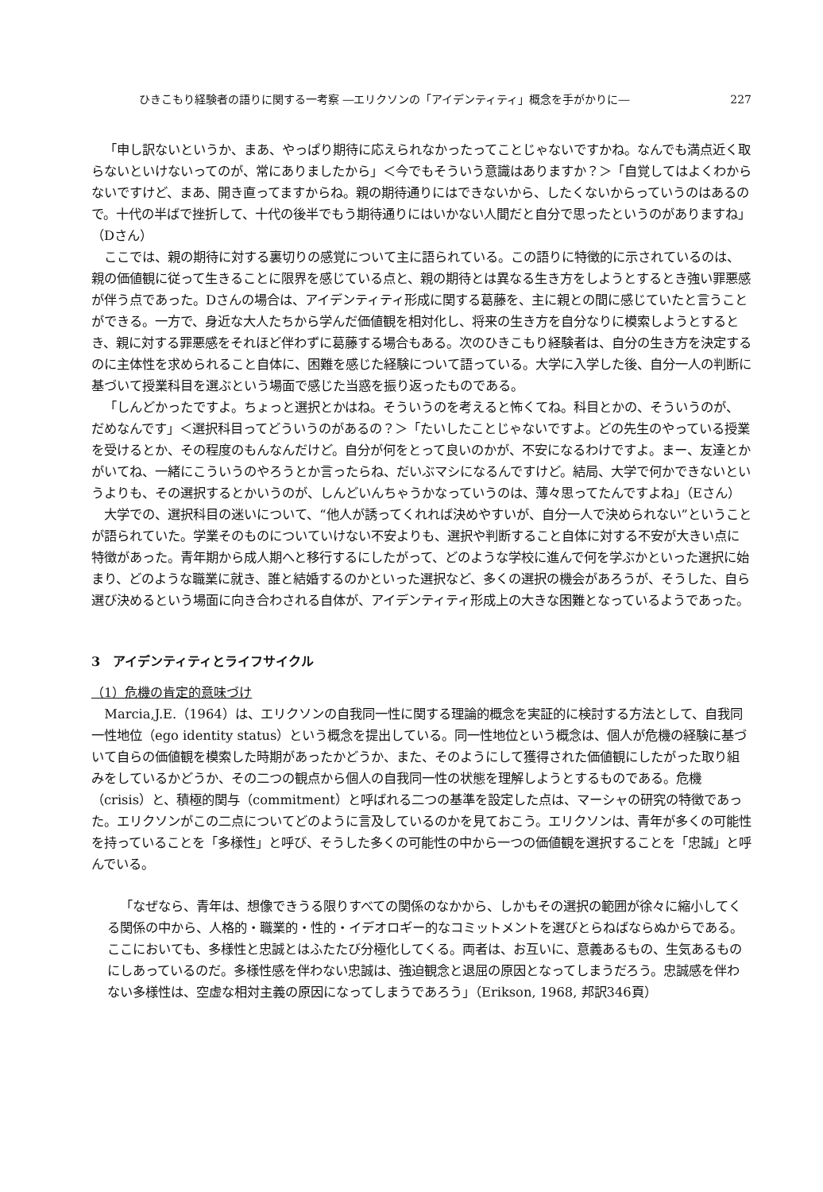ひきこもり経験者の語りに関する一考察 ―エリクソンの「アイデンティティ」概念を手がかりに― 227
「申し訳ないというか、まあ、やっぱり期待に応えられなかったってことじゃないですかね。なんでも満点近く取らないといけないってのが、常にありましたから」＜今でもそういう意識はありますか？＞「自覚してはよくわからないですけど、まあ、開き直ってますからね。親の期待通りにはできないから、したくないからっていうのはあるので。十代の半ばで挫折して、十代の後半でもう期待通りにはいかない人間だと自分で思ったというのがありますね」（Dさん）
ここでは、親の期待に対する裏切りの感覚について主に語られている。この語りに特徴的に示されているのは、親の価値観に従って生きることに限界を感じている点と、親の期待とは異なる生き方をしようとするとき強い罪悪感が伴う点であった。Dさんの場合は、アイデンティティ形成に関する葛藤を、主に親との間に感じていたと言うことができる。一方で、身近な大人たちから学んだ価値観を相対化し、将来の生き方を自分なりに模索しようとするとき、親に対する罪悪感をそれほど伴わずに葛藤する場合もある。次のひきこもり経験者は、自分の生き方を決定するのに主体性を求められること自体に、困難を感じた経験について語っている。大学に入学した後、自分一人の判断に基づいて授業科目を選ぶという場面で感じた当惑を振り返ったものである。
「しんどかったですよ。ちょっと選択とかはね。そういうのを考えると怖くてね。科目とかの、そういうのが、だめなんです」＜選択科目ってどういうのがあるの？＞「たいしたことじゃないですよ。どの先生のやっている授業を受けるとか、その程度のもんなんだけど。自分が何をとって良いのかが、不安になるわけですよ。まー、友達とかがいてね、一緒にこういうのやろうとか言ったらね、だいぶマシになるんですけど。結局、大学で何かできないというよりも、その選択するとかいうのが、しんどいんちゃうかなっていうのは、薄々思ってたんですよね」（Eさん）
大学での、選択科目の迷いについて、“他人が誘ってくれれば決めやすいが、自分一人で決められない”ということが語られていた。学業そのものについていけない不安よりも、選択や判断すること自体に対する不安が大きい点に特徴があった。青年期から成人期へと移行するにしたがって、どのような学校に進んで何を学ぶかといった選択に始まり、どのような職業に就き、誰と結婚するのかといった選択など、多くの選択の機会があろうが、そうした、自ら選び決めるという場面に向き合わされる自体が、アイデンティティ形成上の大きな困難となっているようであった。
3　アイデンティティとライフサイクル
（1）危機の肯定的意味づけ
Marcia,J.E.（1964）は、エリクソンの自我同一性に関する理論的概念を実証的に検討する方法として、自我同一性地位（ego identity status）という概念を提出している。同一性地位という概念は、個人が危機の経験に基づいて自らの価値観を模索した時期があったかどうか、また、そのようにして獲得された価値観にしたがった取り組みをしているかどうか、その二つの観点から個人の自我同一性の状態を理解しようとするものである。危機（crisis）と、積極的関与（commitment）と呼ばれる二つの基準を設定した点は、マーシャの研究の特徴であった。エリクソンがこの二点についてどのように言及しているのかを見ておこう。エリクソンは、青年が多くの可能性を持っていることを「多様性」と呼び、そうした多くの可能性の中から一つの価値観を選択することを「忠誠」と呼んでいる。
「なぜなら、青年は、想像できうる限りすべての関係のなかから、しかもその選択の範囲が徐々に縮小してくる関係の中から、人格的・職業的・性的・イデオロギー的なコミットメントを選びとらねばならぬからである。ここにおいても、多様性と忠誠とはふたたび分極化してくる。両者は、お互いに、意義あるもの、生気あるものにしあっているのだ。多様性感を伴わない忠誠は、強迫観念と退屈の原因となってしまうだろう。忠誠感を伴わない多様性は、空虚な相対主義の原因になってしまうであろう」（Erikson, 1968, 邦訳346頁）